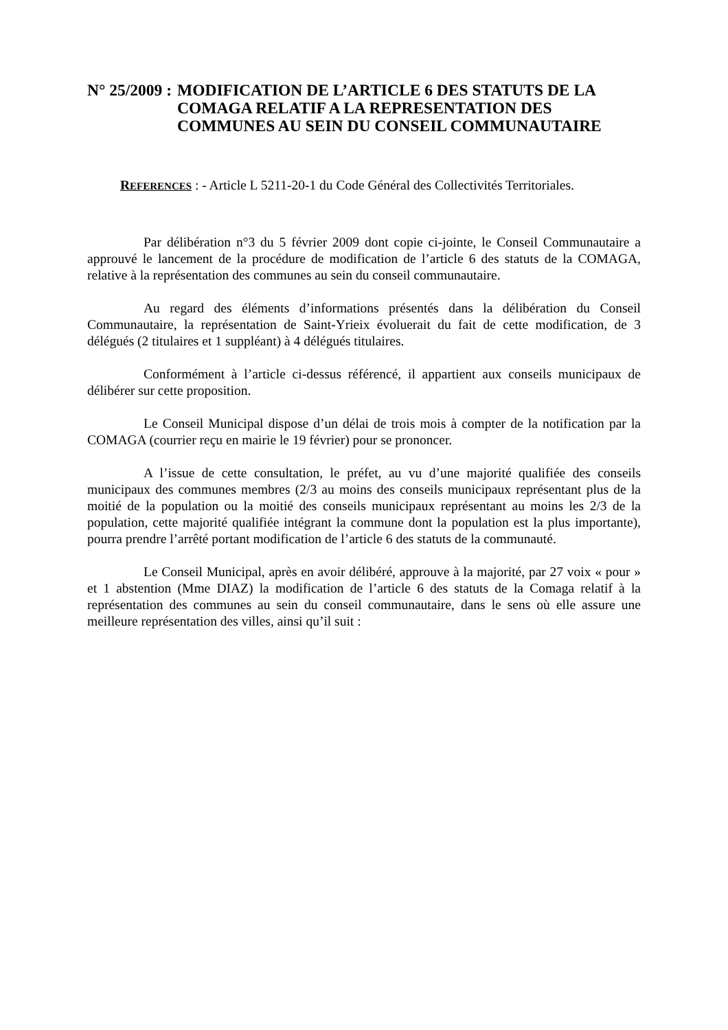N° 25/2009 : MODIFICATION DE L’ARTICLE 6 DES STATUTS DE LA COMAGA RELATIF A LA REPRESENTATION DES COMMUNES AU SEIN DU CONSEIL COMMUNAUTAIRE
REFERENCES : - Article L 5211-20-1 du Code Général des Collectivités Territoriales.
Par délibération n°3 du 5 février 2009 dont copie ci-jointe, le Conseil Communautaire a approuvé le lancement de la procédure de modification de l’article 6 des statuts de la COMAGA, relative à la représentation des communes au sein du conseil communautaire.
Au regard des éléments d’informations présentés dans la délibération du Conseil Communautaire, la représentation de Saint-Yrieix évoluerait du fait de cette modification, de 3 délégués (2 titulaires et 1 suppléant) à 4 délégués titulaires.
Conformément à l’article ci-dessus référencé, il appartient aux conseils municipaux de délibérer sur cette proposition.
Le Conseil Municipal dispose d’un délai de trois mois à compter de la notification par la COMAGA (courrier reçu en mairie le 19 février) pour se prononcer.
A l’issue de cette consultation, le préfet, au vu d’une majorité qualifiée des conseils municipaux des communes membres (2/3 au moins des conseils municipaux représentant plus de la moitié de la population ou la moitié des conseils municipaux représentant au moins les 2/3 de la population, cette majorité qualifiée intégrant la commune dont la population est la plus importante), pourra prendre l’arrêté portant modification de l’article 6 des statuts de la communauté.
Le Conseil Municipal, après en avoir délibéré, approuve à la majorité, par 27 voix « pour » et 1 abstention (Mme DIAZ) la modification de l’article 6 des statuts de la Comaga relatif à la représentation des communes au sein du conseil communautaire, dans le sens où elle assure une meilleure représentation des villes, ainsi qu’il suit :